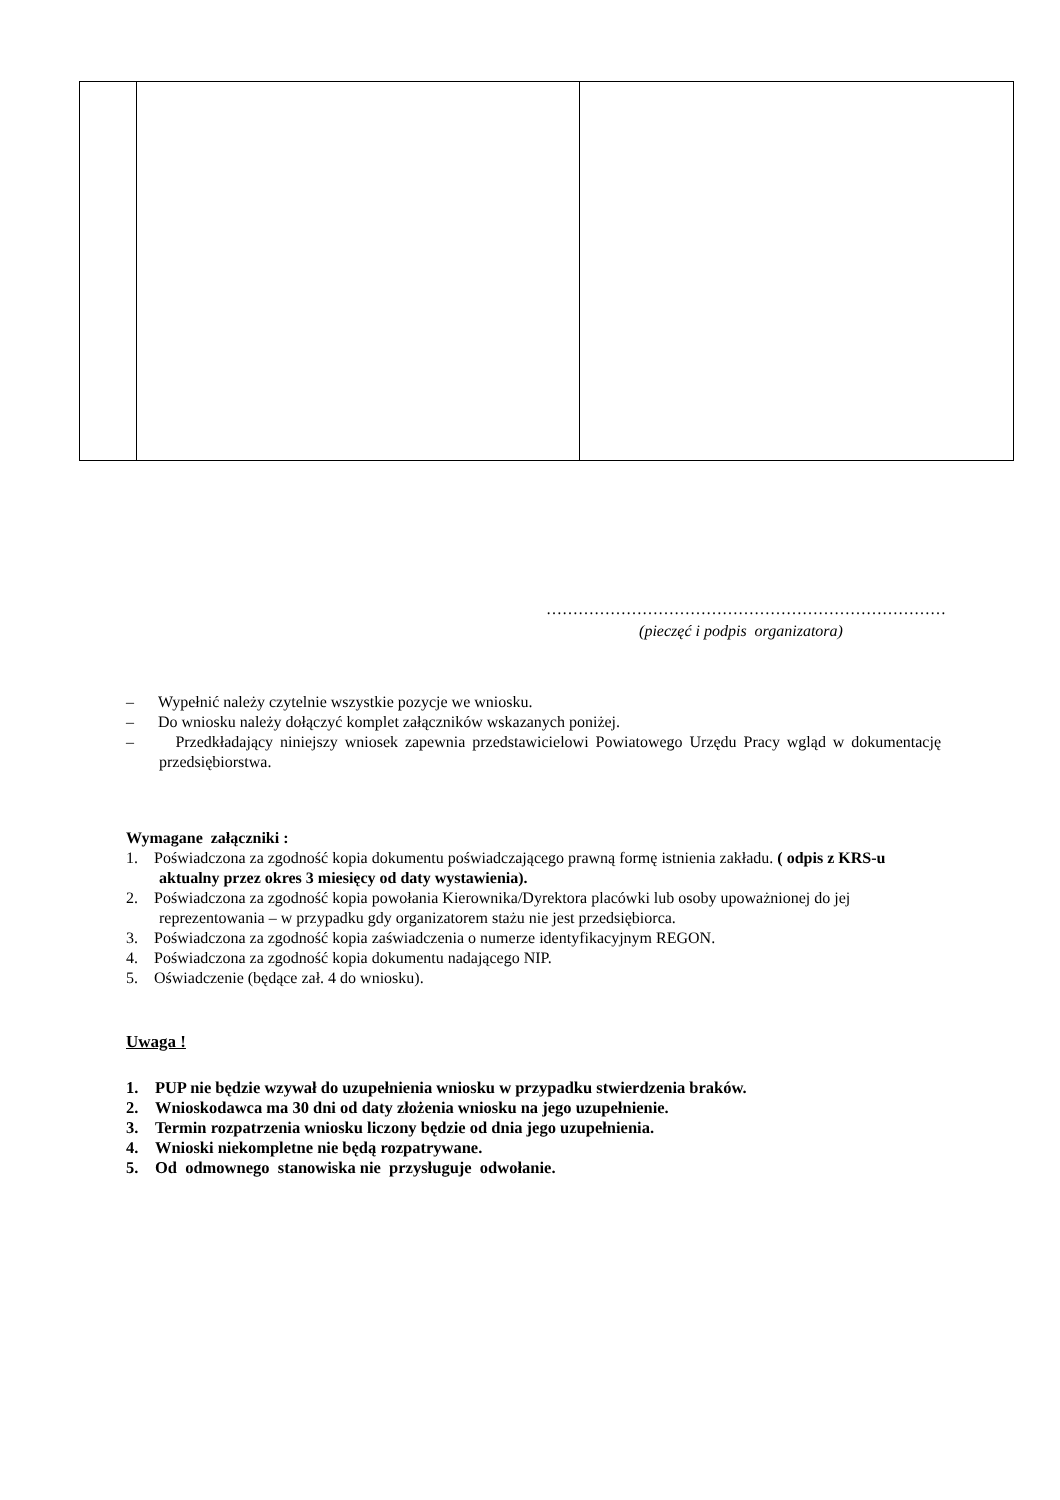…………………………………………………………………
(pieczęć i podpis organizatora)
– Wypełnić należy czytelnie wszystkie pozycje we wniosku.
– Do wniosku należy dołączyć komplet załączników wskazanych poniżej.
– Przedkładający niniejszy wniosek zapewnia przedstawicielowi Powiatowego Urzędu Pracy wgląd w dokumentację przedsiębiorstwa.
Wymagane załączniki :
1. Poświadczona za zgodność kopia dokumentu poświadczającego prawną formę istnienia zakładu. ( odpis z KRS-u aktualny przez okres 3 miesięcy od daty wystawienia).
2. Poświadczona za zgodność kopia powołania Kierownika/Dyrektora placówki lub osoby upoważnionej do jej reprezentowania – w przypadku gdy organizatorem stażu nie jest przedsiębiorca.
3. Poświadczona za zgodność kopia zaświadczenia o numerze identyfikacyjnym REGON.
4. Poświadczona za zgodność kopia dokumentu nadającego NIP.
5. Oświadczenie (będące zał. 4 do wniosku).
Uwaga !
1. PUP nie będzie wzywał do uzupełnienia wniosku w przypadku stwierdzenia braków.
2. Wnioskodawca ma 30 dni od daty złożenia wniosku na jego uzupełnienie.
3. Termin rozpatrzenia wniosku liczony będzie od dnia jego uzupełnienia.
4. Wnioski niekompletne nie będą rozpatrywane.
5. Od odmownego stanowiska nie przysługuje odwołanie.